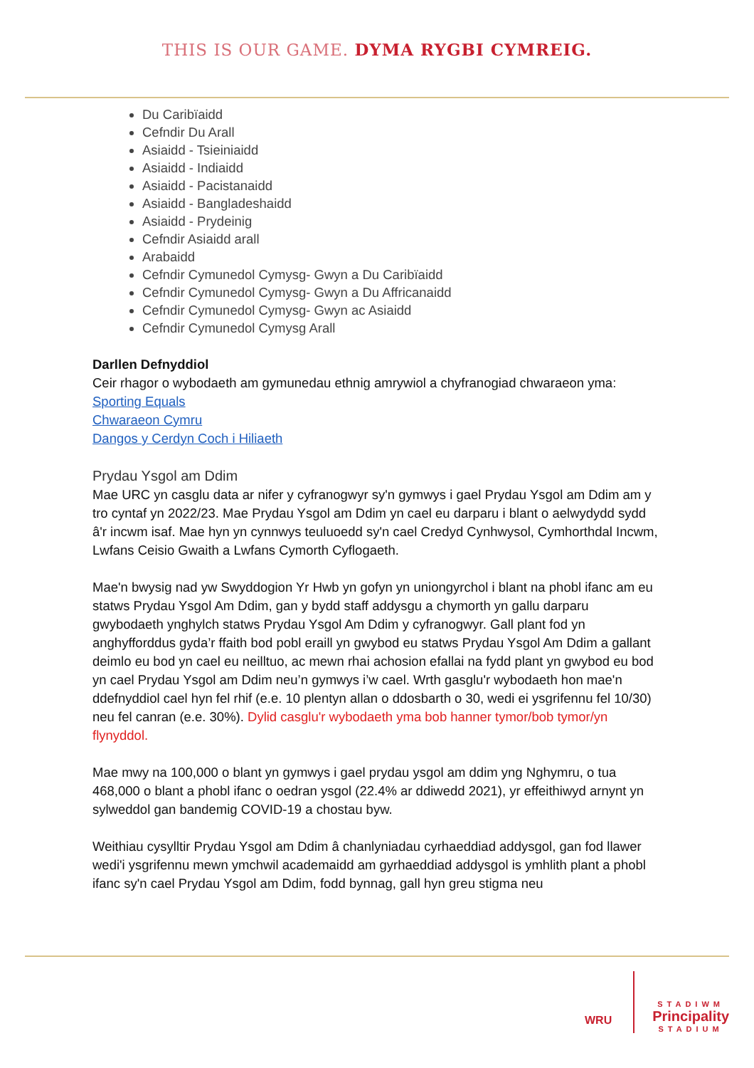THIS IS OUR GAME. DYMA RYGBI CYMREIG.
Du Caribïaidd
Cefndir Du Arall
Asiaidd - Tsieiniaidd
Asiaidd - Indiaidd
Asiaidd - Pacistanaidd
Asiaidd - Bangladeshaidd
Asiaidd - Prydeinig
Cefndir Asiaidd arall
Arabaidd
Cefndir Cymunedol Cymysg- Gwyn a Du Caribïaidd
Cefndir Cymunedol Cymysg- Gwyn a Du Affricanaidd
Cefndir Cymunedol Cymysg- Gwyn ac Asiaidd
Cefndir Cymunedol Cymysg Arall
Darllen Defnyddiol
Ceir rhagor o wybodaeth am gymunedau ethnig amrywiol a chyfranogiad chwaraeon yma:
Sporting Equals
Chwaraeon Cymru
Dangos y Cerdyn Coch i Hiliaeth
Prydau Ysgol am Ddim
Mae URC yn casglu data ar nifer y cyfranogwyr sy'n gymwys i gael Prydau Ysgol am Ddim am y tro cyntaf yn 2022/23. Mae Prydau Ysgol am Ddim yn cael eu darparu i blant o aelwydydd sydd â'r incwm isaf. Mae hyn yn cynnwys teuluoedd sy'n cael Credyd Cynhwysol, Cymhorthdal Incwm, Lwfans Ceisio Gwaith a Lwfans Cymorth Cyflogaeth.
Mae'n bwysig nad yw Swyddogion Yr Hwb yn gofyn yn uniongyrchol i blant na phobl ifanc am eu statws Prydau Ysgol Am Ddim, gan y bydd staff addysgu a chymorth yn gallu darparu gwybodaeth ynghylch statws Prydau Ysgol Am Ddim y cyfranogwyr. Gall plant fod yn anghyfforddus gyda’r ffaith bod pobl eraill yn gwybod eu statws Prydau Ysgol Am Ddim a gallant deimlo eu bod yn cael eu neilltuo, ac mewn rhai achosion efallai na fydd plant yn gwybod eu bod yn cael Prydau Ysgol am Ddim neu’n gymwys i’w cael. Wrth gasglu'r wybodaeth hon mae'n ddefnyddiol cael hyn fel rhif (e.e. 10 plentyn allan o ddosbarth o 30, wedi ei ysgrifennu fel 10/30) neu fel canran (e.e. 30%). Dylid casglu'r wybodaeth yma bob hanner tymor/bob tymor/yn flynyddol.
Mae mwy na 100,000 o blant yn gymwys i gael prydau ysgol am ddim yng Nghymru, o tua 468,000 o blant a phobl ifanc o oedran ysgol (22.4% ar ddiwedd 2021), yr effeithiwyd arnynt yn sylweddol gan bandemig COVID-19 a chostau byw.
Weithiau cysylltir Prydau Ysgol am Ddim â chanlyniadau cyrhaeddiad addysgol, gan fod llawer wedi'i ysgrifennu mewn ymchwil academaidd am gyrhaeddiad addysgol is ymhlith plant a phobl ifanc sy'n cael Prydau Ysgol am Ddim, fodd bynnag, gall hyn greu stigma neu
WRU
STADIWM
Principality
STADIUM